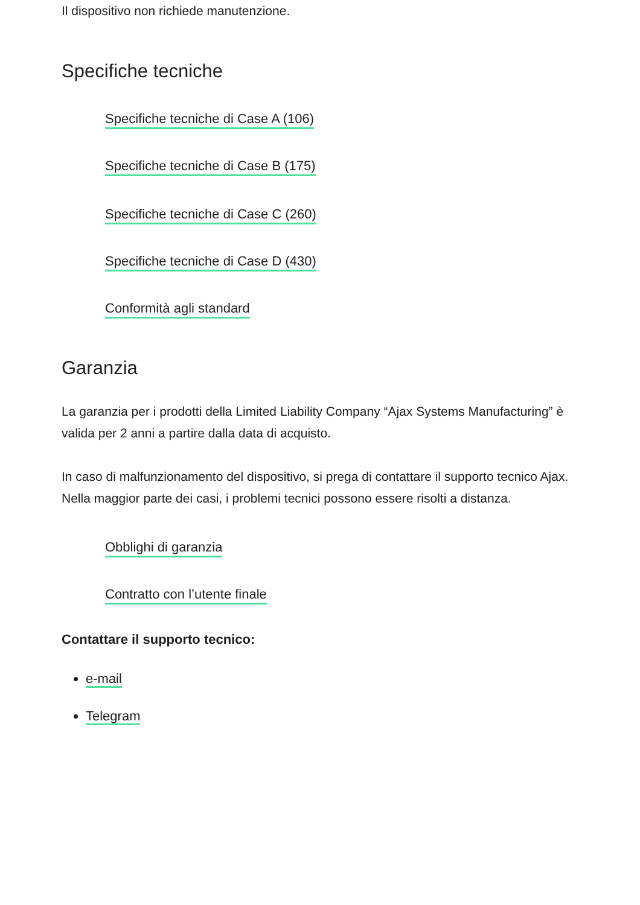Il dispositivo non richiede manutenzione.
Specifiche tecniche
Specifiche tecniche di Case A (106)
Specifiche tecniche di Case B (175)
Specifiche tecniche di Case C (260)
Specifiche tecniche di Case D (430)
Conformità agli standard
Garanzia
La garanzia per i prodotti della Limited Liability Company “Ajax Systems Manufacturing” è valida per 2 anni a partire dalla data di acquisto.
In caso di malfunzionamento del dispositivo, si prega di contattare il supporto tecnico Ajax. Nella maggior parte dei casi, i problemi tecnici possono essere risolti a distanza.
Obblighi di garanzia
Contratto con l’utente finale
Contattare il supporto tecnico:
e-mail
Telegram